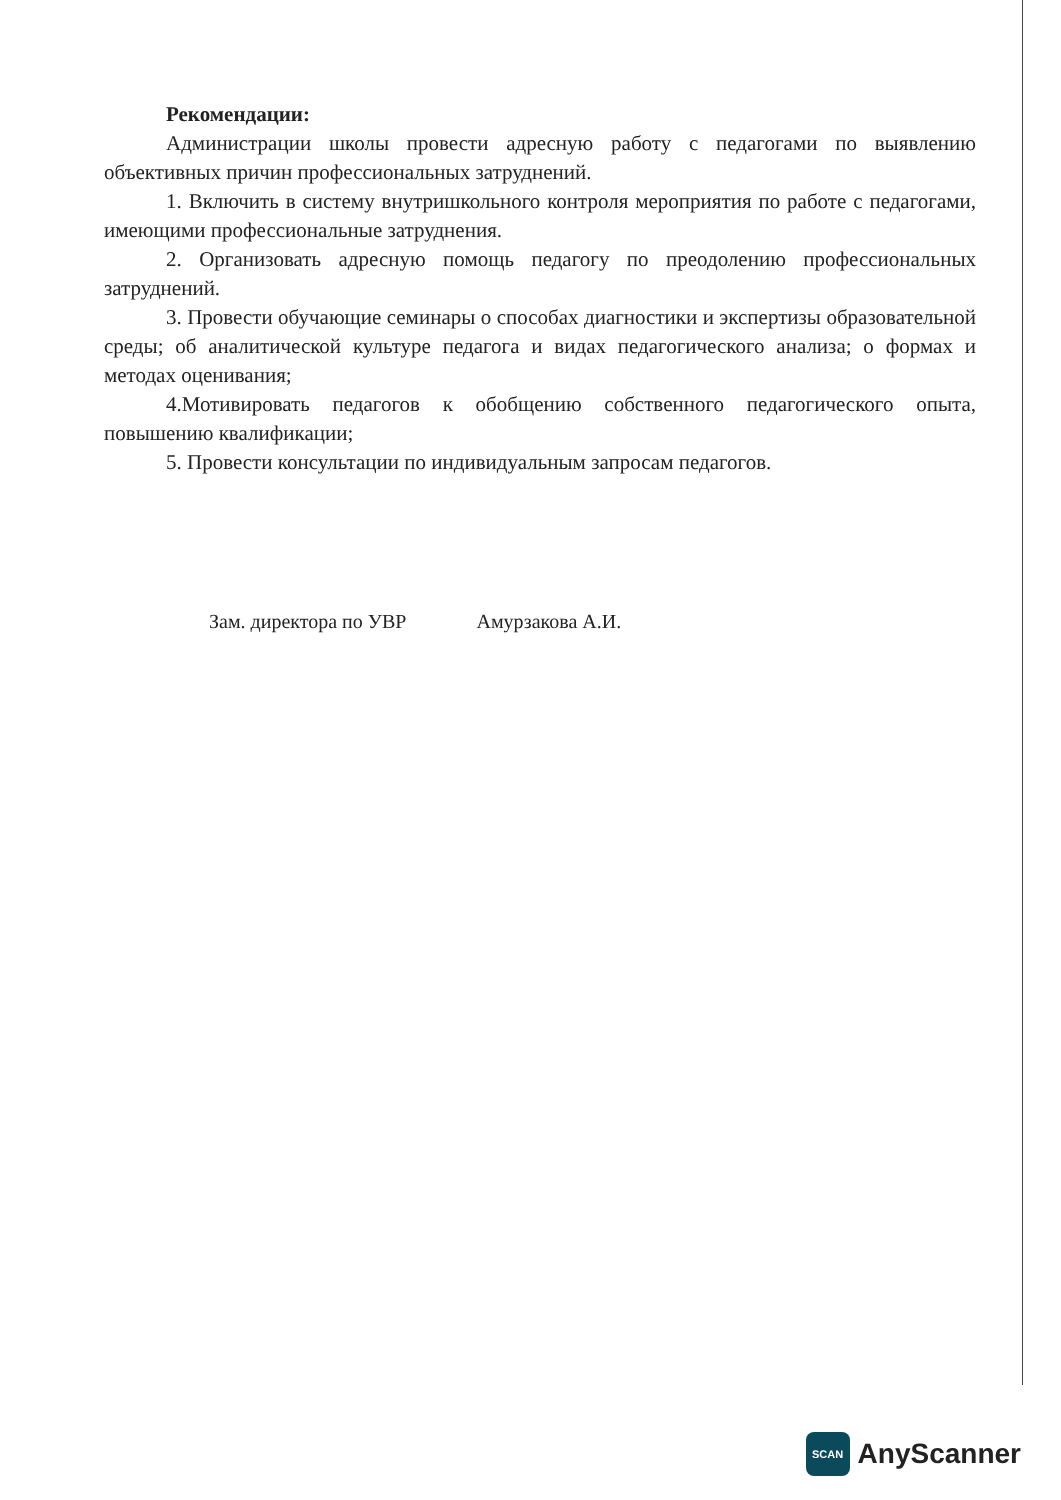Рекомендации:
Администрации школы провести адресную работу с педагогами по выявлению объективных причин профессиональных затруднений.
1. Включить в систему внутришкольного контроля мероприятия по работе с педагогами, имеющими профессиональные затруднения.
2. Организовать адресную помощь педагогу по преодолению профессиональных затруднений.
3. Провести обучающие семинары о способах диагностики и экспертизы образовательной среды; об аналитической культуре педагога и видах педагогического анализа; о формах и методах оценивания;
4.Мотивировать педагогов к обобщению собственного педагогического опыта, повышению квалификации;
5. Провести консультации по индивидуальным запросам педагогов.
Зам. директора по УВР Амурзакова А.И.
SCAN
AnyScanner